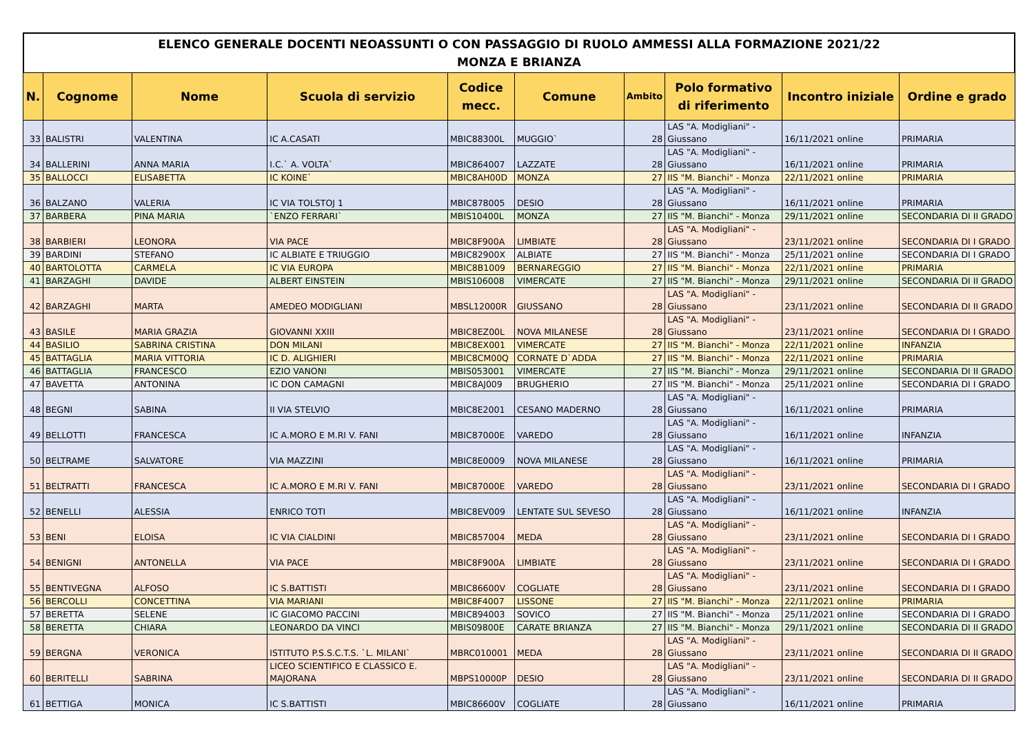ELENCO GENERALE DOCENTI NEOASSUNTI O CON PASSAGGIO DI RUOLO AMMESSI ALLA FORMAZIONE 2021/22
MONZA E BRIANZA
| N. | Cognome | Nome | Scuola di servizio | Codice mecc. | Comune | Ambito | Polo formativo di riferimento | Incontro iniziale | Ordine e grado |
| --- | --- | --- | --- | --- | --- | --- | --- | --- | --- |
| 33 | BALISTRI | VALENTINA | IC A.CASATI | MBIC88300L | MUGGIO` | 28 | LAS "A. Modigliani" - Giussano | 16/11/2021 online | PRIMARIA |
| 34 | BALLERINI | ANNA MARIA | I.C.` A. VOLTA` | MBIC864007 | LAZZATE | 28 | LAS "A. Modigliani" - Giussano | 16/11/2021 online | PRIMARIA |
| 35 | BALLOCCI | ELISABETTA | IC KOINE` | MBIC8AH00D | MONZA | 27 | IIS "M. Bianchi" - Monza | 22/11/2021 online | PRIMARIA |
| 36 | BALZANO | VALERIA | IC VIA TOLSTOJ 1 | MBIC878005 | DESIO | 28 | LAS "A. Modigliani" - Giussano | 16/11/2021 online | PRIMARIA |
| 37 | BARBERA | PINA MARIA | `ENZO FERRARI` | MBIS10400L | MONZA | 27 | IIS "M. Bianchi" - Monza | 29/11/2021 online | SECONDARIA DI II GRADO |
| 38 | BARBIERI | LEONORA | VIA PACE | MBIC8F900A | LIMBIATE | 28 | LAS "A. Modigliani" - Giussano | 23/11/2021 online | SECONDARIA DI I GRADO |
| 39 | BARDINI | STEFANO | IC ALBIATE E TRIUGGIO | MBIC82900X | ALBIATE | 27 | IIS "M. Bianchi" - Monza | 25/11/2021 online | SECONDARIA DI I GRADO |
| 40 | BARTOLOTTA | CARMELA | IC VIA EUROPA | MBIC8B1009 | BERNAREGGIO | 27 | IIS "M. Bianchi" - Monza | 22/11/2021 online | PRIMARIA |
| 41 | BARZAGHI | DAVIDE | ALBERT EINSTEIN | MBIS106008 | VIMERCATE | 27 | IIS "M. Bianchi" - Monza | 29/11/2021 online | SECONDARIA DI II GRADO |
| 42 | BARZAGHI | MARTA | AMEDEO MODIGLIANI | MBSL12000R | GIUSSANO | 28 | LAS "A. Modigliani" - Giussano | 23/11/2021 online | SECONDARIA DI II GRADO |
| 43 | BASILE | MARIA GRAZIA | GIOVANNI XXIII | MBIC8EZ00L | NOVA MILANESE | 28 | LAS "A. Modigliani" - Giussano | 23/11/2021 online | SECONDARIA DI I GRADO |
| 44 | BASILIO | SABRINA CRISTINA | DON MILANI | MBIC8EX001 | VIMERCATE | 27 | IIS "M. Bianchi" - Monza | 22/11/2021 online | INFANZIA |
| 45 | BATTAGLIA | MARIA VITTORIA | IC D. ALIGHIERI | MBIC8CM00Q | CORNATE D`ADDA | 27 | IIS "M. Bianchi" - Monza | 22/11/2021 online | PRIMARIA |
| 46 | BATTAGLIA | FRANCESCO | EZIO VANONI | MBIS053001 | VIMERCATE | 27 | IIS "M. Bianchi" - Monza | 29/11/2021 online | SECONDARIA DI II GRADO |
| 47 | BAVETTA | ANTONINA | IC DON CAMAGNI | MBIC8AJ009 | BRUGHERIO | 27 | IIS "M. Bianchi" - Monza | 25/11/2021 online | SECONDARIA DI I GRADO |
| 48 | BEGNI | SABINA | II VIA STELVIO | MBIC8E2001 | CESANO MADERNO | 28 | LAS "A. Modigliani" - Giussano | 16/11/2021 online | PRIMARIA |
| 49 | BELLOTTI | FRANCESCA | IC A.MORO E M.RI V. FANI | MBIC87000E | VAREDO | 28 | LAS "A. Modigliani" - Giussano | 16/11/2021 online | INFANZIA |
| 50 | BELTRAME | SALVATORE | VIA MAZZINI | MBIC8E0009 | NOVA MILANESE | 28 | LAS "A. Modigliani" - Giussano | 16/11/2021 online | PRIMARIA |
| 51 | BELTRATTI | FRANCESCA | IC A.MORO E M.RI V. FANI | MBIC87000E | VAREDO | 28 | LAS "A. Modigliani" - Giussano | 23/11/2021 online | SECONDARIA DI I GRADO |
| 52 | BENELLI | ALESSIA | ENRICO TOTI | MBIC8EV009 | LENTATE SUL SEVESO | 28 | LAS "A. Modigliani" - Giussano | 16/11/2021 online | INFANZIA |
| 53 | BENI | ELOISA | IC VIA CIALDINI | MBIC857004 | MEDA | 28 | LAS "A. Modigliani" - Giussano | 23/11/2021 online | SECONDARIA DI I GRADO |
| 54 | BENIGNI | ANTONELLA | VIA PACE | MBIC8F900A | LIMBIATE | 28 | LAS "A. Modigliani" - Giussano | 23/11/2021 online | SECONDARIA DI I GRADO |
| 55 | BENTIVEGNA | ALFOSO | IC S.BATTISTI | MBIC86600V | COGLIATE | 28 | LAS "A. Modigliani" - Giussano | 23/11/2021 online | SECONDARIA DI I GRADO |
| 56 | BERCOLLI | CONCETTINA | VIA MARIANI | MBIC8F4007 | LISSONE | 27 | IIS "M. Bianchi" - Monza | 22/11/2021 online | PRIMARIA |
| 57 | BERETTA | SELENE | IC GIACOMO PACCINI | MBIC894003 | SOVICO | 27 | IIS "M. Bianchi" - Monza | 25/11/2021 online | SECONDARIA DI I GRADO |
| 58 | BERETTA | CHIARA | LEONARDO DA VINCI | MBIS09800E | CARATE BRIANZA | 27 | IIS "M. Bianchi" - Monza | 29/11/2021 online | SECONDARIA DI II GRADO |
| 59 | BERGNA | VERONICA | ISTITUTO P.S.S.C.T.S. `L. MILANI` | MBRC010001 | MEDA | 28 | LAS "A. Modigliani" - Giussano | 23/11/2021 online | SECONDARIA DI II GRADO |
| 60 | BERITELLI | SABRINA | LICEO SCIENTIFICO E CLASSICO E. MAJORANA | MBPS10000P | DESIO | 28 | LAS "A. Modigliani" - Giussano | 23/11/2021 online | SECONDARIA DI II GRADO |
| 61 | BETTIGA | MONICA | IC S.BATTISTI | MBIC86600V | COGLIATE | 28 | LAS "A. Modigliani" - Giussano | 16/11/2021 online | PRIMARIA |